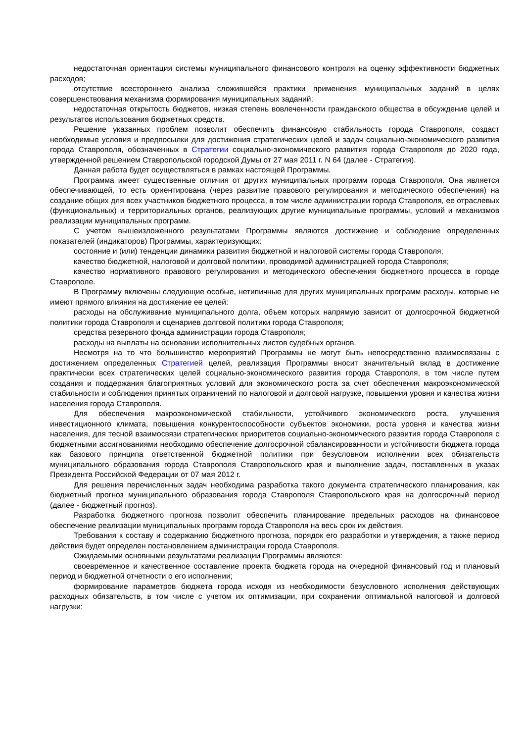недостаточная ориентация системы муниципального финансового контроля на оценку эффективности бюджетных расходов;
отсутствие всестороннего анализа сложившейся практики применения муниципальных заданий в целях совершенствования механизма формирования муниципальных заданий;
недостаточная открытость бюджетов, низкая степень вовлеченности гражданского общества в обсуждение целей и результатов использования бюджетных средств.
Решение указанных проблем позволит обеспечить финансовую стабильность города Ставрополя, создаст необходимые условия и предпосылки для достижения стратегических целей и задач социально-экономического развития города Ставрополя, обозначенных в Стратегии социально-экономического развития города Ставрополя до 2020 года, утвержденной решением Ставропольской городской Думы от 27 мая 2011 г. N 64 (далее - Стратегия).
Данная работа будет осуществляться в рамках настоящей Программы.
Программа имеет существенные отличия от других муниципальных программ города Ставрополя. Она является обеспечивающей, то есть ориентирована (через развитие правового регулирования и методического обеспечения) на создание общих для всех участников бюджетного процесса, в том числе администрации города Ставрополя, ее отраслевых (функциональных) и территориальных органов, реализующих другие муниципальные программы, условий и механизмов реализации муниципальных программ.
С учетом вышеизложенного результатами Программы являются достижение и соблюдение определенных показателей (индикаторов) Программы, характеризующих:
состояние и (или) тенденции динамики развития бюджетной и налоговой системы города Ставрополя;
качество бюджетной, налоговой и долговой политики, проводимой администрацией города Ставрополя;
качество нормативного правового регулирования и методического обеспечения бюджетного процесса в городе Ставрополе.
В Программу включены следующие особые, нетипичные для других муниципальных программ расходы, которые не имеют прямого влияния на достижение ее целей:
расходы на обслуживание муниципального долга, объем которых напрямую зависит от долгосрочной бюджетной политики города Ставрополя и сценариев долговой политики города Ставрополя;
средства резервного фонда администрации города Ставрополя;
расходы на выплаты на основании исполнительных листов судебных органов.
Несмотря на то что большинство мероприятий Программы не могут быть непосредственно взаимосвязаны с достижением определенных Стратегией целей, реализация Программы вносит значительный вклад в достижение практически всех стратегических целей социально-экономического развития города Ставрополя, в том числе путем создания и поддержания благоприятных условий для экономического роста за счет обеспечения макроэкономической стабильности и соблюдения принятых ограничений по налоговой и долговой нагрузке, повышения уровня и качества жизни населения города Ставрополя.
Для обеспечения макроэкономической стабильности, устойчивого экономического роста, улучшения инвестиционного климата, повышения конкурентоспособности субъектов экономики, роста уровня и качества жизни населения, для тесной взаимосвязи стратегических приоритетов социально-экономического развития города Ставрополя с бюджетными ассигнованиями необходимо обеспечение долгосрочной сбалансированности и устойчивости бюджета города как базового принципа ответственной бюджетной политики при безусловном исполнении всех обязательств муниципального образования города Ставрополя Ставропольского края и выполнение задач, поставленных в указах Президента Российской Федерации от 07 мая 2012 г.
Для решения перечисленных задач необходима разработка такого документа стратегического планирования, как бюджетный прогноз муниципального образования города Ставрополя Ставропольского края на долгосрочный период (далее - бюджетный прогноз).
Разработка бюджетного прогноза позволит обеспечить планирование предельных расходов на финансовое обеспечение реализации муниципальных программ города Ставрополя на весь срок их действия.
Требования к составу и содержанию бюджетного прогноза, порядок его разработки и утверждения, а также период действия будет определен постановлением администрации города Ставрополя.
Ожидаемыми основными результатами реализации Программы являются:
своевременное и качественное составление проекта бюджета города на очередной финансовый год и плановый период и бюджетной отчетности о его исполнении;
формирование параметров бюджета города исходя из необходимости безусловного исполнения действующих расходных обязательств, в том числе с учетом их оптимизации, при сохранении оптимальной налоговой и долговой нагрузки;